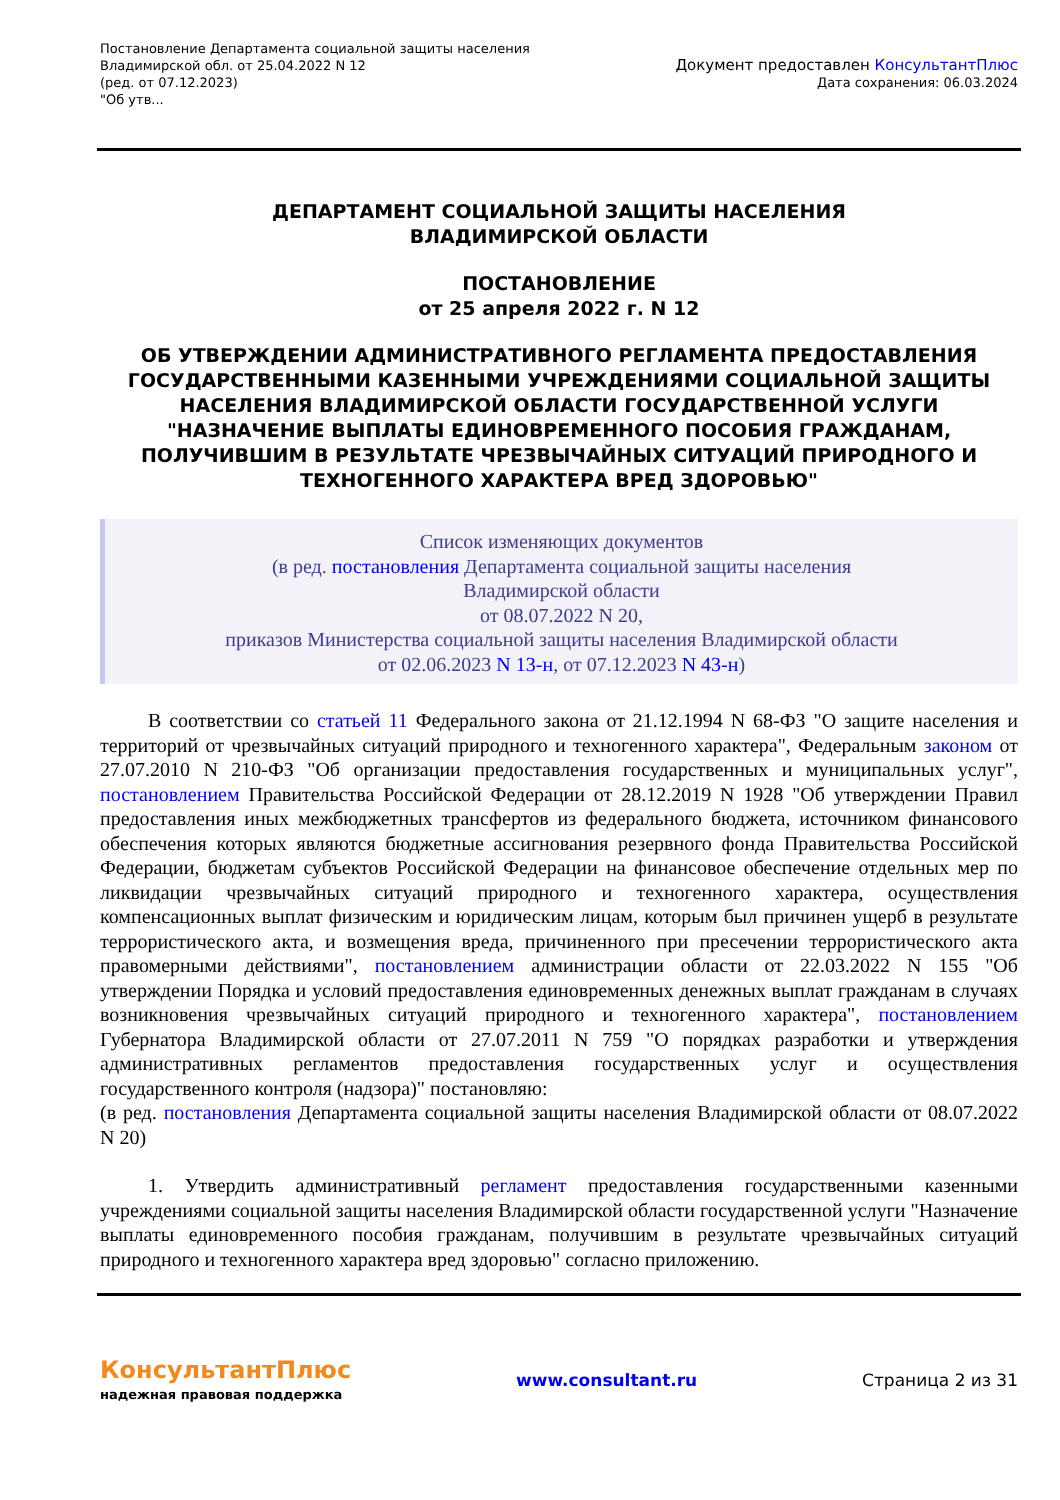Постановление Департамента социальной защиты населения
Владимирской обл. от 25.04.2022 N 12
(ред. от 07.12.2023)
"Об утв...
Документ предоставлен КонсультантПлюс
Дата сохранения: 06.03.2024
ДЕПАРТАМЕНТ СОЦИАЛЬНОЙ ЗАЩИТЫ НАСЕЛЕНИЯ
ВЛАДИМИРСКОЙ ОБЛАСТИ
ПОСТАНОВЛЕНИЕ
от 25 апреля 2022 г. N 12
ОБ УТВЕРЖДЕНИИ АДМИНИСТРАТИВНОГО РЕГЛАМЕНТА ПРЕДОСТАВЛЕНИЯ ГОСУДАРСТВЕННЫМИ КАЗЕННЫМИ УЧРЕЖДЕНИЯМИ СОЦИАЛЬНОЙ ЗАЩИТЫ НАСЕЛЕНИЯ ВЛАДИМИРСКОЙ ОБЛАСТИ ГОСУДАРСТВЕННОЙ УСЛУГИ "НАЗНАЧЕНИЕ ВЫПЛАТЫ ЕДИНОВРЕМЕННОГО ПОСОБИЯ ГРАЖДАНАМ, ПОЛУЧИВШИМ В РЕЗУЛЬТАТЕ ЧРЕЗВЫЧАЙНЫХ СИТУАЦИЙ ПРИРОДНОГО И ТЕХНОГЕННОГО ХАРАКТЕРА ВРЕД ЗДОРОВЬЮ"
Список изменяющих документов
(в ред. постановления Департамента социальной защиты населения
Владимирской области
от 08.07.2022 N 20,
приказов Министерства социальной защиты населения Владимирской области
от 02.06.2023 N 13-н, от 07.12.2023 N 43-н)
В соответствии со статьей 11 Федерального закона от 21.12.1994 N 68-ФЗ "О защите населения и территорий от чрезвычайных ситуаций природного и техногенного характера", Федеральным законом от 27.07.2010 N 210-ФЗ "Об организации предоставления государственных и муниципальных услуг", постановлением Правительства Российской Федерации от 28.12.2019 N 1928 "Об утверждении Правил предоставления иных межбюджетных трансфертов из федерального бюджета, источником финансового обеспечения которых являются бюджетные ассигнования резервного фонда Правительства Российской Федерации, бюджетам субъектов Российской Федерации на финансовое обеспечение отдельных мер по ликвидации чрезвычайных ситуаций природного и техногенного характера, осуществления компенсационных выплат физическим и юридическим лицам, которым был причинен ущерб в результате террористического акта, и возмещения вреда, причиненного при пресечении террористического акта правомерными действиями", постановлением администрации области от 22.03.2022 N 155 "Об утверждении Порядка и условий предоставления единовременных денежных выплат гражданам в случаях возникновения чрезвычайных ситуаций природного и техногенного характера", постановлением Губернатора Владимирской области от 27.07.2011 N 759 "О порядках разработки и утверждения административных регламентов предоставления государственных услуг и осуществления государственного контроля (надзора)" постановляю:
(в ред. постановления Департамента социальной защиты населения Владимирской области от 08.07.2022 N 20)
1. Утвердить административный регламент предоставления государственными казенными учреждениями социальной защиты населения Владимирской области государственной услуги "Назначение выплаты единовременного пособия гражданам, получившим в результате чрезвычайных ситуаций природного и техногенного характера вред здоровью" согласно приложению.
КонсультантПлюс
надежная правовая поддержка
www.consultant.ru Страница 2 из 31